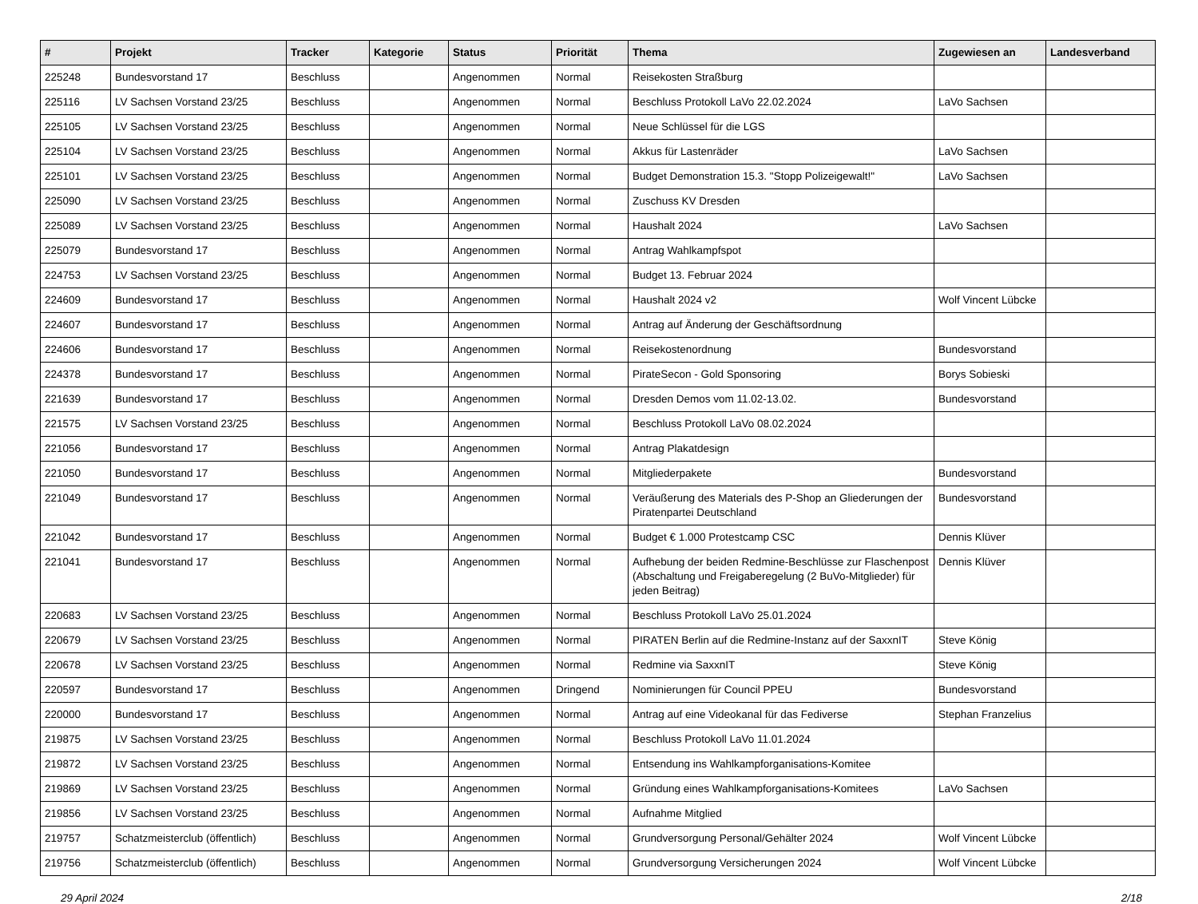| # | Projekt | Tracker | Kategorie | Status | Priorität | Thema | Zugewiesen an | Landesverband |
| --- | --- | --- | --- | --- | --- | --- | --- | --- |
| 225248 | Bundesvorstand 17 | Beschluss | | Angenommen | Normal | Reisekosten Straßburg | | |
| 225116 | LV Sachsen Vorstand 23/25 | Beschluss | | Angenommen | Normal | Beschluss Protokoll LaVo 22.02.2024 | LaVo Sachsen | |
| 225105 | LV Sachsen Vorstand 23/25 | Beschluss | | Angenommen | Normal | Neue Schlüssel für die LGS | | |
| 225104 | LV Sachsen Vorstand 23/25 | Beschluss | | Angenommen | Normal | Akkus für Lastenräder | LaVo Sachsen | |
| 225101 | LV Sachsen Vorstand 23/25 | Beschluss | | Angenommen | Normal | Budget Demonstration 15.3. "Stopp Polizeigewalt!" | LaVo Sachsen | |
| 225090 | LV Sachsen Vorstand 23/25 | Beschluss | | Angenommen | Normal | Zuschuss KV Dresden | | |
| 225089 | LV Sachsen Vorstand 23/25 | Beschluss | | Angenommen | Normal | Haushalt 2024 | LaVo Sachsen | |
| 225079 | Bundesvorstand 17 | Beschluss | | Angenommen | Normal | Antrag Wahlkampfspot | | |
| 224753 | LV Sachsen Vorstand 23/25 | Beschluss | | Angenommen | Normal | Budget 13. Februar 2024 | | |
| 224609 | Bundesvorstand 17 | Beschluss | | Angenommen | Normal | Haushalt 2024 v2 | Wolf Vincent Lübcke | |
| 224607 | Bundesvorstand 17 | Beschluss | | Angenommen | Normal | Antrag auf Änderung der Geschäftsordnung | | |
| 224606 | Bundesvorstand 17 | Beschluss | | Angenommen | Normal | Reisekostenordnung | Bundesvorstand | |
| 224378 | Bundesvorstand 17 | Beschluss | | Angenommen | Normal | PirateSecon - Gold Sponsoring | Borys Sobieski | |
| 221639 | Bundesvorstand 17 | Beschluss | | Angenommen | Normal | Dresden Demos vom 11.02-13.02. | Bundesvorstand | |
| 221575 | LV Sachsen Vorstand 23/25 | Beschluss | | Angenommen | Normal | Beschluss Protokoll LaVo 08.02.2024 | | |
| 221056 | Bundesvorstand 17 | Beschluss | | Angenommen | Normal | Antrag Plakatdesign | | |
| 221050 | Bundesvorstand 17 | Beschluss | | Angenommen | Normal | Mitgliederpakete | Bundesvorstand | |
| 221049 | Bundesvorstand 17 | Beschluss | | Angenommen | Normal | Veräußerung des Materials des P-Shop an Gliederungen der Piratenpartei Deutschland | Bundesvorstand | |
| 221042 | Bundesvorstand 17 | Beschluss | | Angenommen | Normal | Budget € 1.000 Protestcamp CSC | Dennis Klüver | |
| 221041 | Bundesvorstand 17 | Beschluss | | Angenommen | Normal | Aufhebung der beiden Redmine-Beschlüsse zur Flaschenpost (Abschaltung und Freigaberegelung (2 BuVo-Mitglieder) für jeden Beitrag) | Dennis Klüver | |
| 220683 | LV Sachsen Vorstand 23/25 | Beschluss | | Angenommen | Normal | Beschluss Protokoll LaVo 25.01.2024 | | |
| 220679 | LV Sachsen Vorstand 23/25 | Beschluss | | Angenommen | Normal | PIRATEN Berlin auf die Redmine-Instanz auf der SaxxnIT | Steve König | |
| 220678 | LV Sachsen Vorstand 23/25 | Beschluss | | Angenommen | Normal | Redmine via SaxxnIT | Steve König | |
| 220597 | Bundesvorstand 17 | Beschluss | | Angenommen | Dringend | Nominierungen für Council PPEU | Bundesvorstand | |
| 220000 | Bundesvorstand 17 | Beschluss | | Angenommen | Normal | Antrag auf eine Videokanal für das Fediverse | Stephan Franzelius | |
| 219875 | LV Sachsen Vorstand 23/25 | Beschluss | | Angenommen | Normal | Beschluss Protokoll LaVo 11.01.2024 | | |
| 219872 | LV Sachsen Vorstand 23/25 | Beschluss | | Angenommen | Normal | Entsendung ins Wahlkampforganisations-Komitee | | |
| 219869 | LV Sachsen Vorstand 23/25 | Beschluss | | Angenommen | Normal | Gründung eines Wahlkampforganisations-Komitees | LaVo Sachsen | |
| 219856 | LV Sachsen Vorstand 23/25 | Beschluss | | Angenommen | Normal | Aufnahme Mitglied | | |
| 219757 | Schatzmeisterclub (öffentlich) | Beschluss | | Angenommen | Normal | Grundversorgung Personal/Gehälter 2024 | Wolf Vincent Lübcke | |
| 219756 | Schatzmeisterclub (öffentlich) | Beschluss | | Angenommen | Normal | Grundversorgung Versicherungen 2024 | Wolf Vincent Lübcke | |
29 April 2024 2/18